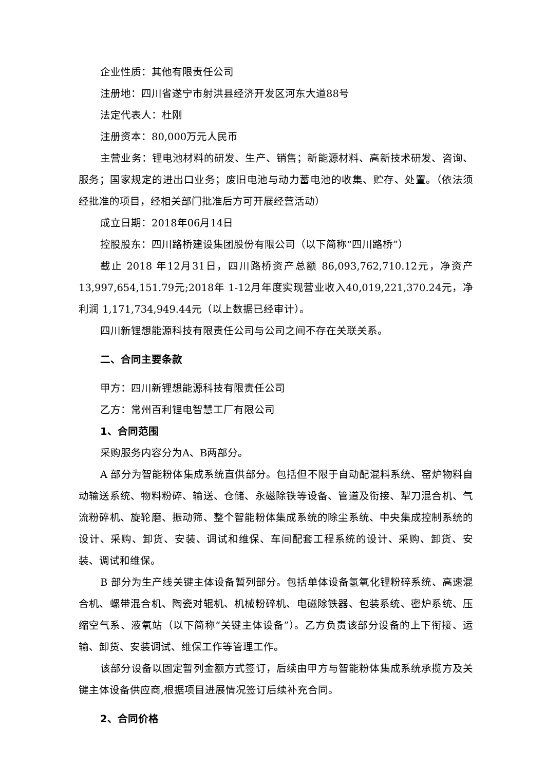企业性质：其他有限责任公司
注册地：四川省遂宁市射洪县经济开发区河东大道88号
法定代表人：杜刚
注册资本：80,000万元人民币
主营业务：锂电池材料的研发、生产、销售；新能源材料、高新技术研发、咨询、服务；国家规定的进出口业务；废旧电池与动力蓄电池的收集、贮存、处置。（依法须经批准的项目，经相关部门批准后方可开展经营活动）
成立日期：2018年06月14日
控股股东：四川路桥建设集团股份有限公司（以下简称“四川路桥”）
截止 2018 年12月31日，四川路桥资产总额 86,093,762,710.12元，净资产13,997,654,151.79元;2018年 1-12月年度实现营业收入40,019,221,370.24元，净利润 1,171,734,949.44元（以上数据已经审计）。
四川新锂想能源科技有限责任公司与公司之间不存在关联关系。
二、合同主要条款
甲方：四川新锂想能源科技有限责任公司
乙方：常州百利锂电智慧工厂有限公司
1、合同范围
采购服务内容分为A、B两部分。
A 部分为智能粉体集成系统直供部分。包括但不限于自动配混料系统、窑炉物料自动输送系统、物料粉碎、输送、仓储、永磁除铁等设备、管道及衔接、犁刀混合机、气流粉碎机、旋轮磨、振动筛、整个智能粉体集成系统的除尘系统、中央集成控制系统的设计、采购、卸货、安装、调试和维保、车间配套工程系统的设计、采购、卸货、安装、调试和维保。
B 部分为生产线关键主体设备暂列部分。包括单体设备氢氧化锂粉碎系统、高速混合机、螺带混合机、陶瓷对辊机、机械粉碎机、电磁除铁器、包装系统、密炉系统、压缩空气系、液氧站（以下简称“关键主体设备”）。乙方负责该部分设备的上下衔接、运输、卸货、安装调试、维保工作等管理工作。
该部分设备以固定暂列金额方式签订，后续由甲方与智能粉体集成系统承揽方及关键主体设备供应商,根据项目进展情况签订后续补充合同。
2、合同价格